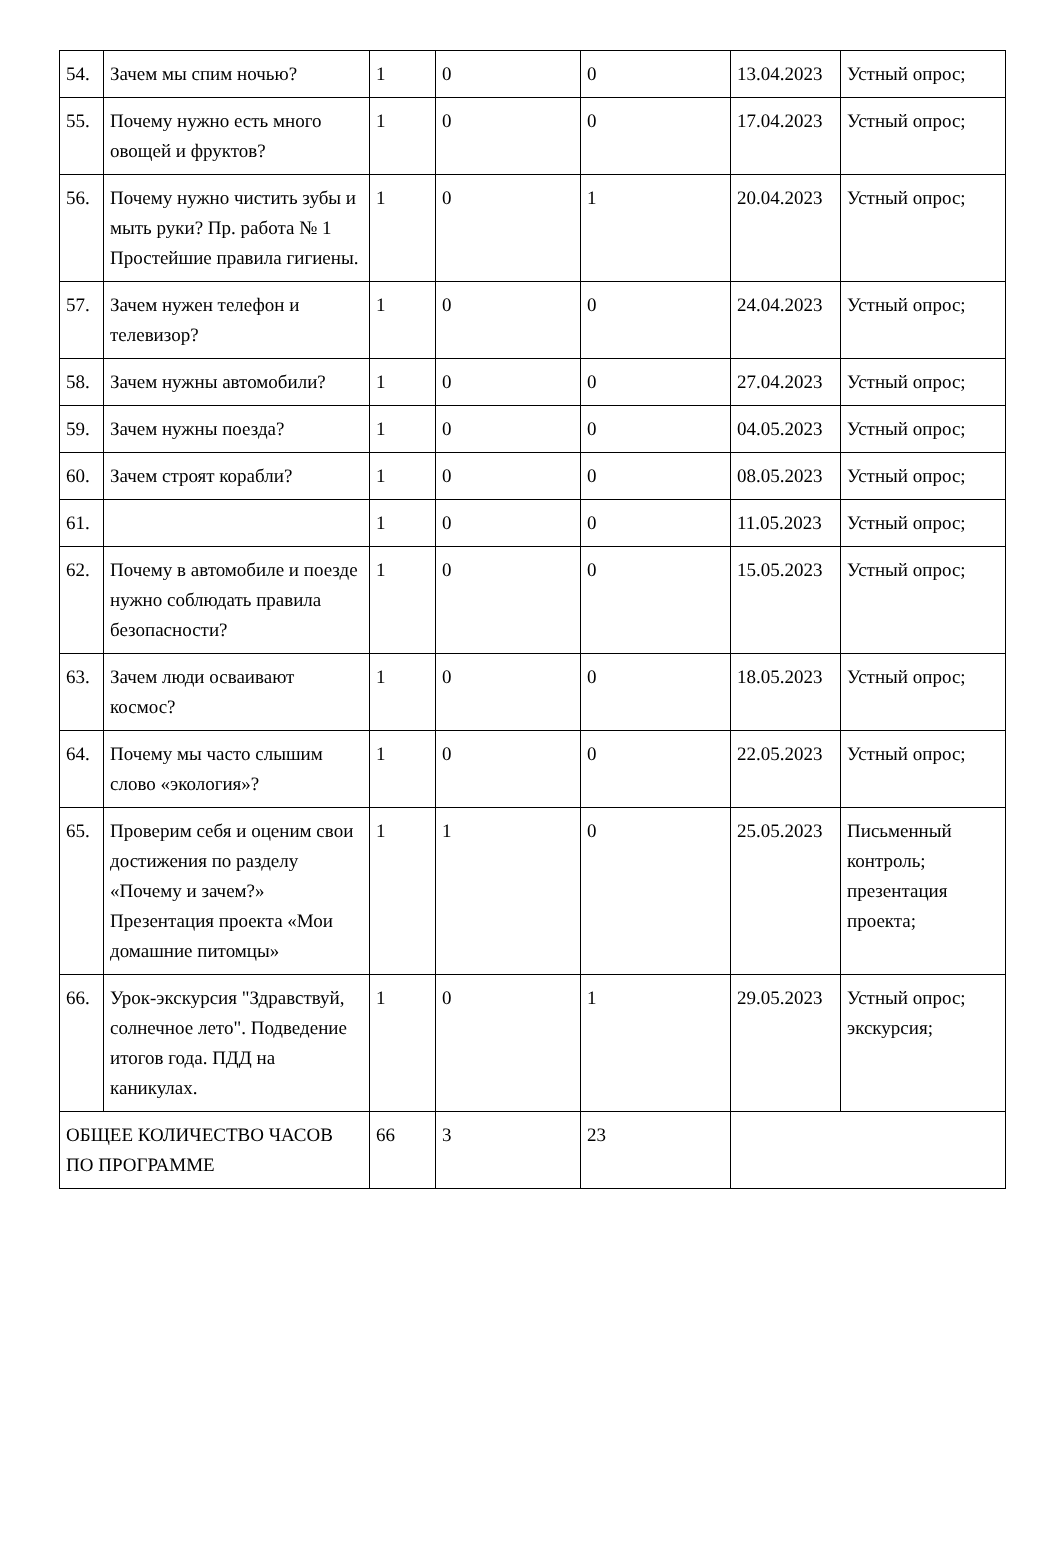| 54. | Зачем мы спим ночью? | 1 | 0 | 0 | 13.04.2023 | Устный опрос; |
| 55. | Почему нужно есть много овощей и фруктов? | 1 | 0 | 0 | 17.04.2023 | Устный опрос; |
| 56. | Почему нужно чистить зубы и мыть руки? Пр. работа № 1 Простейшие правила гигиены. | 1 | 0 | 1 | 20.04.2023 | Устный опрос; |
| 57. | Зачем нужен телефон и телевизор? | 1 | 0 | 0 | 24.04.2023 | Устный опрос; |
| 58. | Зачем нужны автомобили? | 1 | 0 | 0 | 27.04.2023 | Устный опрос; |
| 59. | Зачем нужны поезда? | 1 | 0 | 0 | 04.05.2023 | Устный опрос; |
| 60. | Зачем строят корабли? | 1 | 0 | 0 | 08.05.2023 | Устный опрос; |
| 61. | | 1 | 0 | 0 | 11.05.2023 | Устный опрос; |
| 62. | Почему в автомобиле и поезде нужно соблюдать правила безопасности? | 1 | 0 | 0 | 15.05.2023 | Устный опрос; |
| 63. | Зачем люди осваивают космос? | 1 | 0 | 0 | 18.05.2023 | Устный опрос; |
| 64. | Почему мы часто слышим слово «экология»? | 1 | 0 | 0 | 22.05.2023 | Устный опрос; |
| 65. | Проверим себя и оценим свои достижения по разделу «Почему и зачем?» Презентация проекта «Мои домашние питомцы» | 1 | 1 | 0 | 25.05.2023 | Письменный контроль; презентация проекта; |
| 66. | Урок-экскурсия "Здравствуй, солнечное лето". Подведение итогов года. ПДД на каникулах. | 1 | 0 | 1 | 29.05.2023 | Устный опрос; экскурсия; |
| ОБЩЕЕ КОЛИЧЕСТВО ЧАСОВ ПО ПРОГРАММЕ | | 66 | 3 | 23 | | |